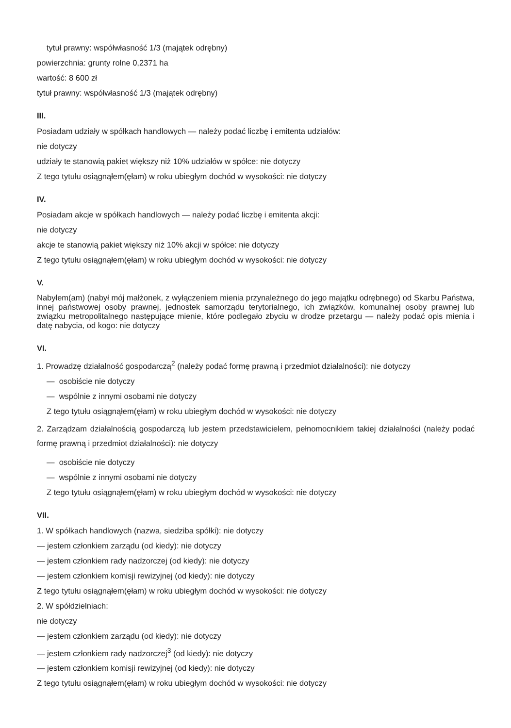tytuł prawny: współwłasność 1/3 (majątek odrębny)
powierzchnia: grunty rolne 0,2371 ha
wartość: 8 600 zł
tytuł prawny: współwłasność 1/3 (majątek odrębny)
III.
Posiadam udziały w spółkach handlowych — należy podać liczbę i emitenta udziałów:
nie dotyczy
udziały te stanowią pakiet większy niż 10% udziałów w spółce: nie dotyczy
Z tego tytułu osiągnąłem(ęłam) w roku ubiegłym dochód w wysokości: nie dotyczy
IV.
Posiadam akcje w spółkach handlowych — należy podać liczbę i emitenta akcji:
nie dotyczy
akcje te stanowią pakiet większy niż 10% akcji w spółce: nie dotyczy
Z tego tytułu osiągnąłem(ęłam) w roku ubiegłym dochód w wysokości: nie dotyczy
V.
Nabyłem(am) (nabył mój małżonek, z wyłączeniem mienia przynależnego do jego majątku odrębnego) od Skarbu Państwa, innej państwowej osoby prawnej, jednostek samorządu terytorialnego, ich związków, komunalnej osoby prawnej lub związku metropolitalnego następujące mienie, które podlegało zbyciu w drodze przetargu — należy podać opis mienia i datę nabycia, od kogo: nie dotyczy
VI.
1. Prowadzę działalność gospodarczą<sup>2</sup> (należy podać formę prawną i przedmiot działalności): nie dotyczy
— osobiście nie dotyczy
— wspólnie z innymi osobami nie dotyczy
Z tego tytułu osiągnąłem(ęłam) w roku ubiegłym dochód w wysokości: nie dotyczy
2. Zarządzam działalnością gospodarczą lub jestem przedstawicielem, pełnomocnikiem takiej działalności (należy podać formę prawną i przedmiot działalności): nie dotyczy
— osobiście nie dotyczy
— wspólnie z innymi osobami nie dotyczy
Z tego tytułu osiągnąłem(ęłam) w roku ubiegłym dochód w wysokości: nie dotyczy
VII.
1. W spółkach handlowych (nazwa, siedziba spółki): nie dotyczy
— jestem członkiem zarządu (od kiedy): nie dotyczy
— jestem członkiem rady nadzorczej (od kiedy): nie dotyczy
— jestem członkiem komisji rewizyjnej (od kiedy): nie dotyczy
Z tego tytułu osiągnąłem(ęłam) w roku ubiegłym dochód w wysokości: nie dotyczy
2. W spółdzielniach:
nie dotyczy
— jestem członkiem zarządu (od kiedy): nie dotyczy
— jestem członkiem rady nadzorczej<sup>3</sup> (od kiedy): nie dotyczy
— jestem członkiem komisji rewizyjnej (od kiedy): nie dotyczy
Z tego tytułu osiągnąłem(ęłam) w roku ubiegłym dochód w wysokości: nie dotyczy